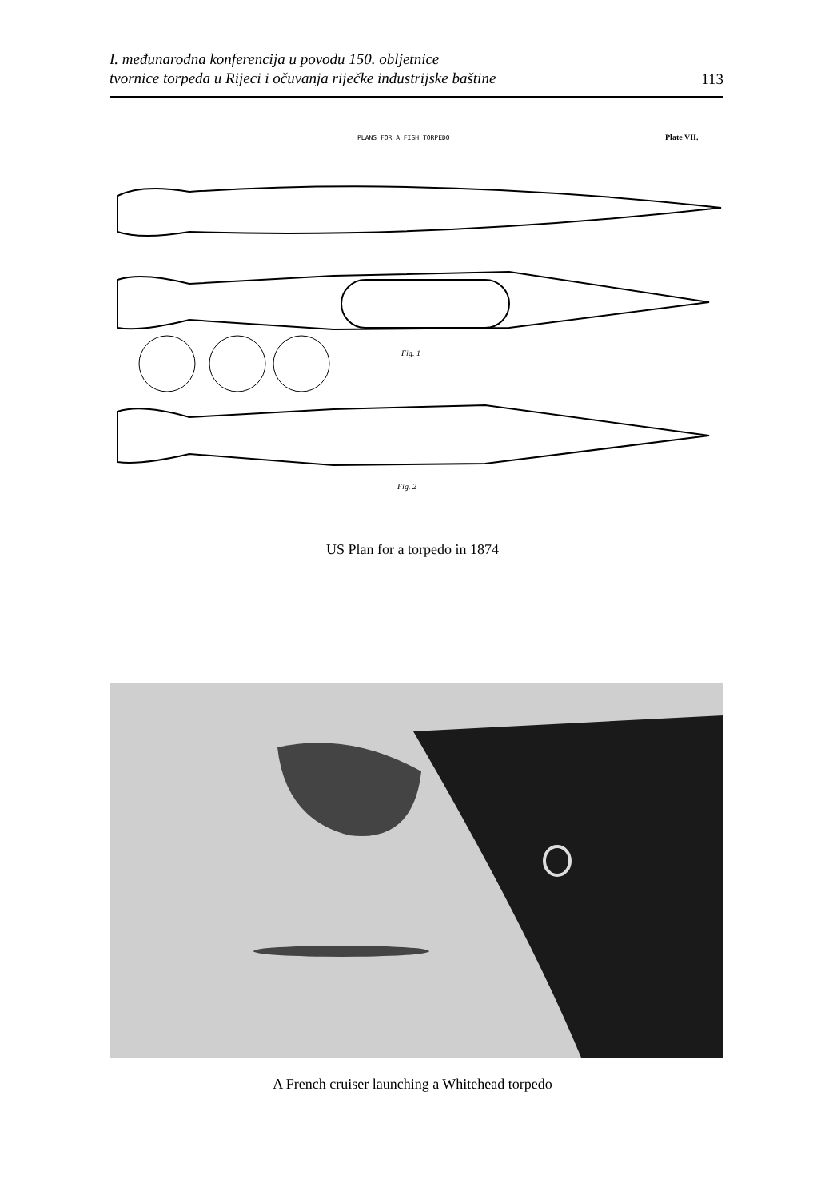I. međunarodna konferencija u povodu 150. obljetnice
tvornice torpeda u Rijeci i očuvanja riječke industrijske baštine 113
PLANS FOR A FISH TORPEDO
Plate VII.
Fig. 1
Fig. 2
US Plan for a torpedo in 1874
A French cruiser launching a Whitehead torpedo